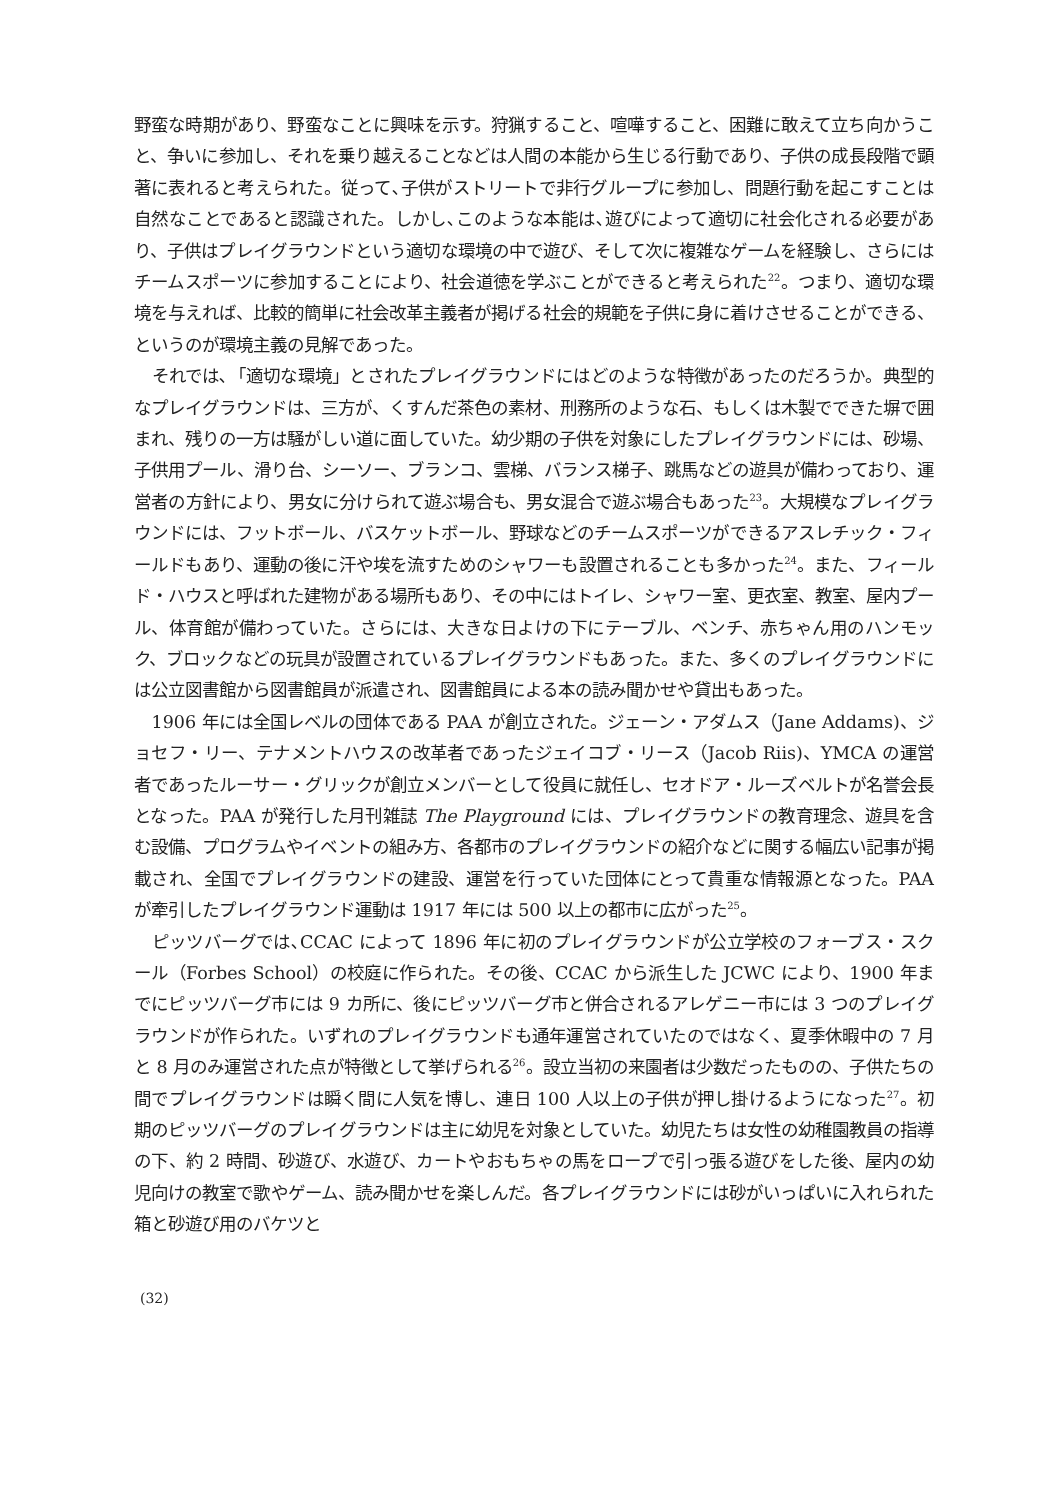野蛮な時期があり、野蛮なことに興味を示す。狩猟すること、喧嘩すること、困難に敢えて立ち向かうこと、争いに参加し、それを乗り越えることなどは人間の本能から生じる行動であり、子供の成長段階で顕著に表れると考えられた。従って､子供がストリートで非行グループに参加し、問題行動を起こすことは自然なことであると認識された。しかし､このような本能は､遊びによって適切に社会化される必要があり、子供はプレイグラウンドという適切な環境の中で遊び、そして次に複雑なゲームを経験し、さらにはチームスポーツに参加することにより、社会道徳を学ぶことができると考えられた<sup>22</sup>。つまり、適切な環境を与えれば、比較的簡単に社会改革主義者が掲げる社会的規範を子供に身に着けさせることができる、というのが環境主義の見解であった。
それでは､「適切な環境」とされたプレイグラウンドにはどのような特徴があったのだろうか。典型的なプレイグラウンドは、三方が、くすんだ茶色の素材、刑務所のような石、もしくは木製でできた塀で囲まれ、残りの一方は騒がしい道に面していた。幼少期の子供を対象にしたプレイグラウンドには、砂場、子供用プール、滑り台、シーソー、ブランコ、雲梯、バランス梯子、跳馬などの遊具が備わっており、運営者の方針により、男女に分けられて遊ぶ場合も、男女混合で遊ぶ場合もあった<sup>23</sup>。大規模なプレイグラウンドには、フットボール、バスケットボール、野球などのチームスポーツができるアスレチック・フィールドもあり、運動の後に汗や埃を流すためのシャワーも設置されることも多かった<sup>24</sup>。また、フィールド・ハウスと呼ばれた建物がある場所もあり、その中にはトイレ、シャワー室、更衣室、教室、屋内プール、体育館が備わっていた。さらには、大きな日よけの下にテーブル、ベンチ、赤ちゃん用のハンモック、ブロックなどの玩具が設置されているプレイグラウンドもあった。また、多くのプレイグラウンドには公立図書館から図書館員が派遣され、図書館員による本の読み聞かせや貸出もあった。
1906 年には全国レベルの団体である PAA が創立された。ジェーン・アダムス（Jane Addams)、ジョセフ・リー、テナメントハウスの改革者であったジェイコブ・リース（Jacob Riis)、YMCA の運営者であったルーサー・グリックが創立メンバーとして役員に就任し、セオドア・ルーズベルトが名誉会長となった。PAA が発行した月刊雑誌 The Playground には、プレイグラウンドの教育理念、遊具を含む設備、プログラムやイベントの組み方、各都市のプレイグラウンドの紹介などに関する幅広い記事が掲載され、全国でプレイグラウンドの建設、運営を行っていた団体にとって貴重な情報源となった。PAA が牽引したプレイグラウンド運動は 1917 年には 500 以上の都市に広がった<sup>25</sup>。
ピッツバーグでは､CCAC によって 1896 年に初のプレイグラウンドが公立学校のフォーブス・スクール（Forbes School）の校庭に作られた。その後、CCAC から派生した JCWC により、1900 年までにピッツバーグ市には 9 カ所に、後にピッツバーグ市と併合されるアレゲニー市には 3 つのプレイグラウンドが作られた。いずれのプレイグラウンドも通年運営されていたのではなく、夏季休暇中の 7 月と 8 月のみ運営された点が特徴として挙げられる<sup>26</sup>。設立当初の来園者は少数だったものの、子供たちの間でプレイグラウンドは瞬く間に人気を博し、連日 100 人以上の子供が押し掛けるようになった<sup>27</sup>。初期のピッツバーグのプレイグラウンドは主に幼児を対象としていた。幼児たちは女性の幼稚園教員の指導の下、約 2 時間、砂遊び、水遊び、カートやおもちゃの馬をロープで引っ張る遊びをした後、屋内の幼児向けの教室で歌やゲーム、読み聞かせを楽しんだ。各プレイグラウンドには砂がいっぱいに入れられた箱と砂遊び用のバケツと
(32)